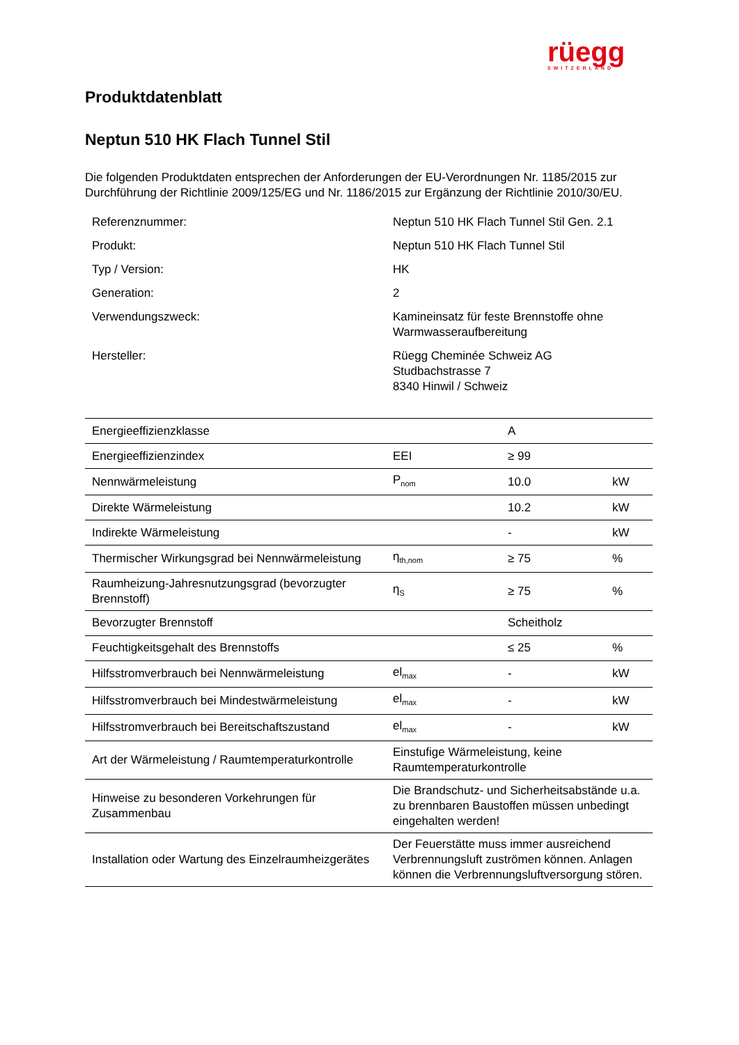rüegg
SWITZERLAND
Produktdatenblatt
Neptun 510 HK Flach Tunnel Stil
Die folgenden Produktdaten entsprechen der Anforderungen der EU-Verordnungen Nr. 1185/2015 zur Durchführung der Richtlinie 2009/125/EG und Nr. 1186/2015 zur Ergänzung der Richtlinie 2010/30/EU.
| Referenznummer: | Neptun 510 HK Flach Tunnel Stil Gen. 2.1 |
| Produkt: | Neptun 510 HK Flach Tunnel Stil |
| Typ / Version: | HK |
| Generation: | 2 |
| Verwendungszweck: | Kamineinsatz für feste Brennstoffe ohne Warmwasseraufbereitung |
| Hersteller: | Rüegg Cheminée Schweiz AG Studbachstrasse 7 8340 Hinwil / Schweiz |
| Energieeffizienzklasse | | A | |
| Energieeffizienzindex | EEI | ≥ 99 | |
| Nennwärmeleistung | P<sub>nom</sub> | 10.0 | kW |
| Direkte Wärmeleistung | | 10.2 | kW |
| Indirekte Wärmeleistung | | - | kW |
| Thermischer Wirkungsgrad bei Nennwärmeleistung | η<sub>th,nom</sub> | ≥ 75 | % |
| Raumheizung-Jahresnutzungsgrad (bevorzugter Brennstoff) | η<sub>S</sub> | ≥ 75 | % |
| Bevorzugter Brennstoff | | Scheitholz | |
| Feuchtigkeitsgehalt des Brennstoffs | | ≤ 25 | % |
| Hilfsstromverbrauch bei Nennwärmeleistung | el<sub>max</sub> | - | kW |
| Hilfsstromverbrauch bei Mindestwärmeleistung | el<sub>max</sub> | - | kW |
| Hilfsstromverbrauch bei Bereitschaftszustand | el<sub>max</sub> | - | kW |
| Art der Wärmeleistung / Raumtemperaturkontrolle | Einstufige Wärmeleistung, keine Raumtemperaturkontrolle | | |
| Hinweise zu besonderen Vorkehrungen für Zusammenbau | Die Brandschutz- und Sicherheitsabstände u.a. zu brennbaren Baustoffen müssen unbedingt eingehalten werden! | | |
| Installation oder Wartung des Einzelraumheizgerätes | Der Feuerstätte muss immer ausreichend Verbrennungsluft zuströmen können. Anlagen können die Verbrennungsluftversorgung stören. | | |